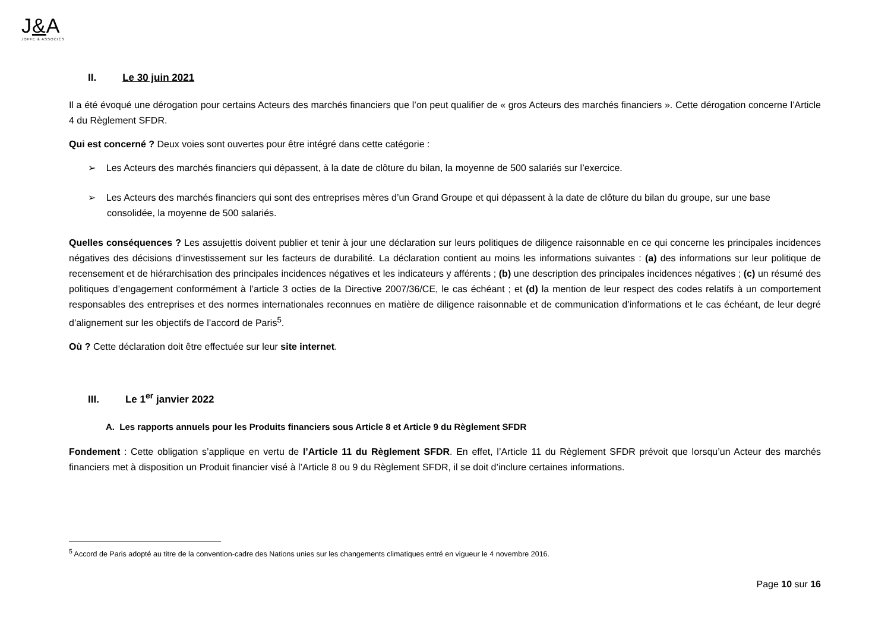J&A
JOFFE & ASSOCIÉS
II. Le 30 juin 2021
Il a été évoqué une dérogation pour certains Acteurs des marchés financiers que l’on peut qualifier de « gros Acteurs des marchés financiers ». Cette dérogation concerne l’Article 4 du Règlement SFDR.
Qui est concerné ? Deux voies sont ouvertes pour être intégré dans cette catégorie :
➢ Les Acteurs des marchés financiers qui dépassent, à la date de clôture du bilan, la moyenne de 500 salariés sur l’exercice.
➢ Les Acteurs des marchés financiers qui sont des entreprises mères d’un Grand Groupe et qui dépassent à la date de clôture du bilan du groupe, sur une base consolidée, la moyenne de 500 salariés.
Quelles conséquences ? Les assujettis doivent publier et tenir à jour une déclaration sur leurs politiques de diligence raisonnable en ce qui concerne les principales incidences négatives des décisions d’investissement sur les facteurs de durabilité. La déclaration contient au moins les informations suivantes : (a) des informations sur leur politique de recensement et de hiérarchisation des principales incidences négatives et les indicateurs y afférents ; (b) une description des principales incidences négatives ; (c) un résumé des politiques d’engagement conformément à l’article 3 octies de la Directive 2007/36/CE, le cas échéant ; et (d) la mention de leur respect des codes relatifs à un comportement responsables des entreprises et des normes internationales reconnues en matière de diligence raisonnable et de communication d’informations et le cas échéant, de leur degré d’alignement sur les objectifs de l’accord de Paris<sup>5</sup>.
Où ? Cette déclaration doit être effectuée sur leur site internet.
III. Le 1<sup>er</sup> janvier 2022
A. Les rapports annuels pour les Produits financiers sous Article 8 et Article 9 du Règlement SFDR
Fondement : Cette obligation s’applique en vertu de l’Article 11 du Règlement SFDR. En effet, l’Article 11 du Règlement SFDR prévoit que lorsqu’un Acteur des marchés financiers met à disposition un Produit financier visé à l’Article 8 ou 9 du Règlement SFDR, il se doit d’inclure certaines informations.
<sup>5</sup> Accord de Paris adopté au titre de la convention-cadre des Nations unies sur les changements climatiques entré en vigueur le 4 novembre 2016.
Page 10 sur 16